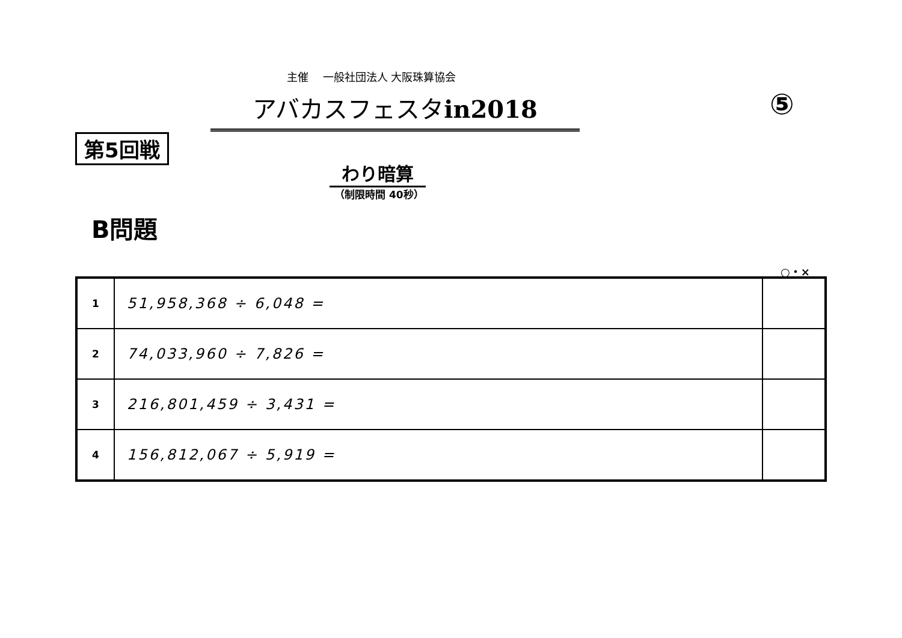主催　 一般社団法人 大阪珠算協会
アバカスフェスタin2018 ⑤
第5回戦
わり暗算
（制限時間 40秒）
B問題
○・×
| 1 | 51,958,368 ÷ 6,048 = | |
| 2 | 74,033,960 ÷ 7,826 = | |
| 3 | 216,801,459 ÷ 3,431 = | |
| 4 | 156,812,067 ÷ 5,919 = | |